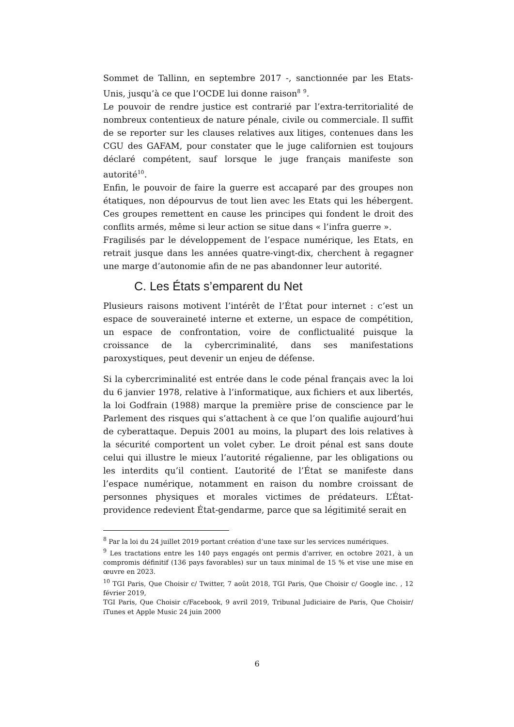Sommet de Tallinn, en septembre 2017 -, sanctionnée par les Etats-Unis, jusqu’à ce que l’OCDE lui donne raison<sup>8</sup> <sup>9</sup>.
Le pouvoir de rendre justice est contrarié par l’extra-territorialité de nombreux contentieux de nature pénale, civile ou commerciale. Il suffit de se reporter sur les clauses relatives aux litiges, contenues dans les CGU des GAFAM, pour constater que le juge californien est toujours déclaré compétent, sauf lorsque le juge français manifeste son autorité<sup>10</sup>.
Enfin, le pouvoir de faire la guerre est accaparé par des groupes non étatiques, non dépourvus de tout lien avec les Etats qui les hébergent. Ces groupes remettent en cause les principes qui fondent le droit des conflits armés, même si leur action se situe dans « l’infra guerre ».
Fragilisés par le développement de l’espace numérique, les Etats, en retrait jusque dans les années quatre-vingt-dix, cherchent à regagner une marge d’autonomie afin de ne pas abandonner leur autorité.
C. Les États s’emparent du Net
Plusieurs raisons motivent l’intérêt de l’État pour internet : c’est un espace de souveraineté interne et externe, un espace de compétition, un espace de confrontation, voire de conflictualité puisque la croissance de la cybercriminalité, dans ses manifestations paroxystiques, peut devenir un enjeu de défense.
Si la cybercriminalité est entrée dans le code pénal français avec la loi du 6 janvier 1978, relative à l’informatique, aux fichiers et aux libertés, la loi Godfrain (1988) marque la première prise de conscience par le Parlement des risques qui s’attachent à ce que l’on qualifie aujourd’hui de cyberattaque. Depuis 2001 au moins, la plupart des lois relatives à la sécurité comportent un volet cyber. Le droit pénal est sans doute celui qui illustre le mieux l’autorité régalienne, par les obligations ou les interdits qu’il contient. L’autorité de l’État se manifeste dans l’espace numérique, notamment en raison du nombre croissant de personnes physiques et morales victimes de prédateurs. L’État-providence redevient État-gendarme, parce que sa légitimité serait en
<sup>8</sup> Par la loi du 24 juillet 2019 portant création d’une taxe sur les services numériques.
<sup>9</sup> Les tractations entre les 140 pays engagés ont permis d'arriver, en octobre 2021, à un compromis définitif (136 pays favorables) sur un taux minimal de 15 % et vise une mise en œuvre en 2023.
<sup>10</sup> TGI Paris, Que Choisir c/ Twitter, 7 août 2018, TGI Paris, Que Choisir c/ Google inc. , 12 février 2019,
TGI Paris, Que Choisir c/Facebook, 9 avril 2019, Tribunal Judiciaire de Paris, Que Choisir/ iTunes et Apple Music 24 juin 2000
6